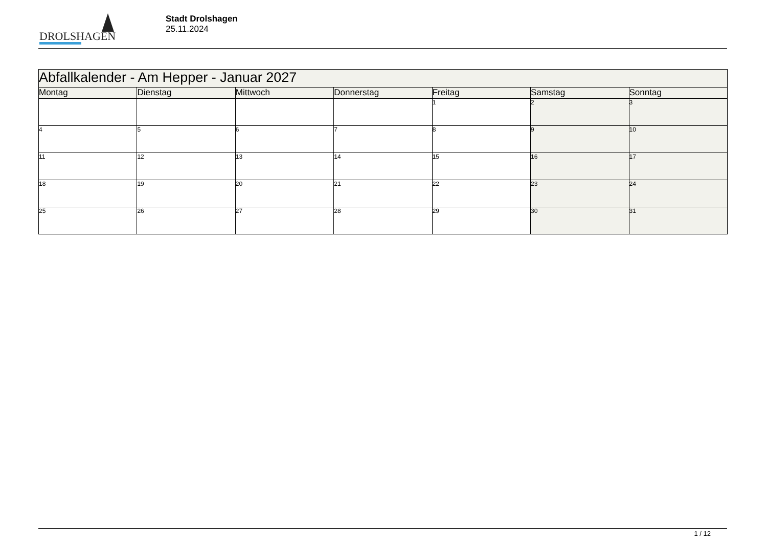DROLSHAGEN
Stadt Drolshagen
25.11.2024
| Abfallkalender - Am Hepper - Januar 2027 | | | | | | |
| --- | --- | --- | --- | --- | --- | --- |
| Montag | Dienstag | Mittwoch | Donnerstag | Freitag | Samstag | Sonntag |
| | | | | 1 | 2 | 3 |
| 4 | 5 | 6 | 7 | 8 | 9 | 10 |
| 11 | 12 | 13 | 14 | 15 | 16 | 17 |
| 18 | 19 | 20 | 21 | 22 | 23 | 24 |
| 25 | 26 | 27 | 28 | 29 | 30 | 31 |
1 / 12